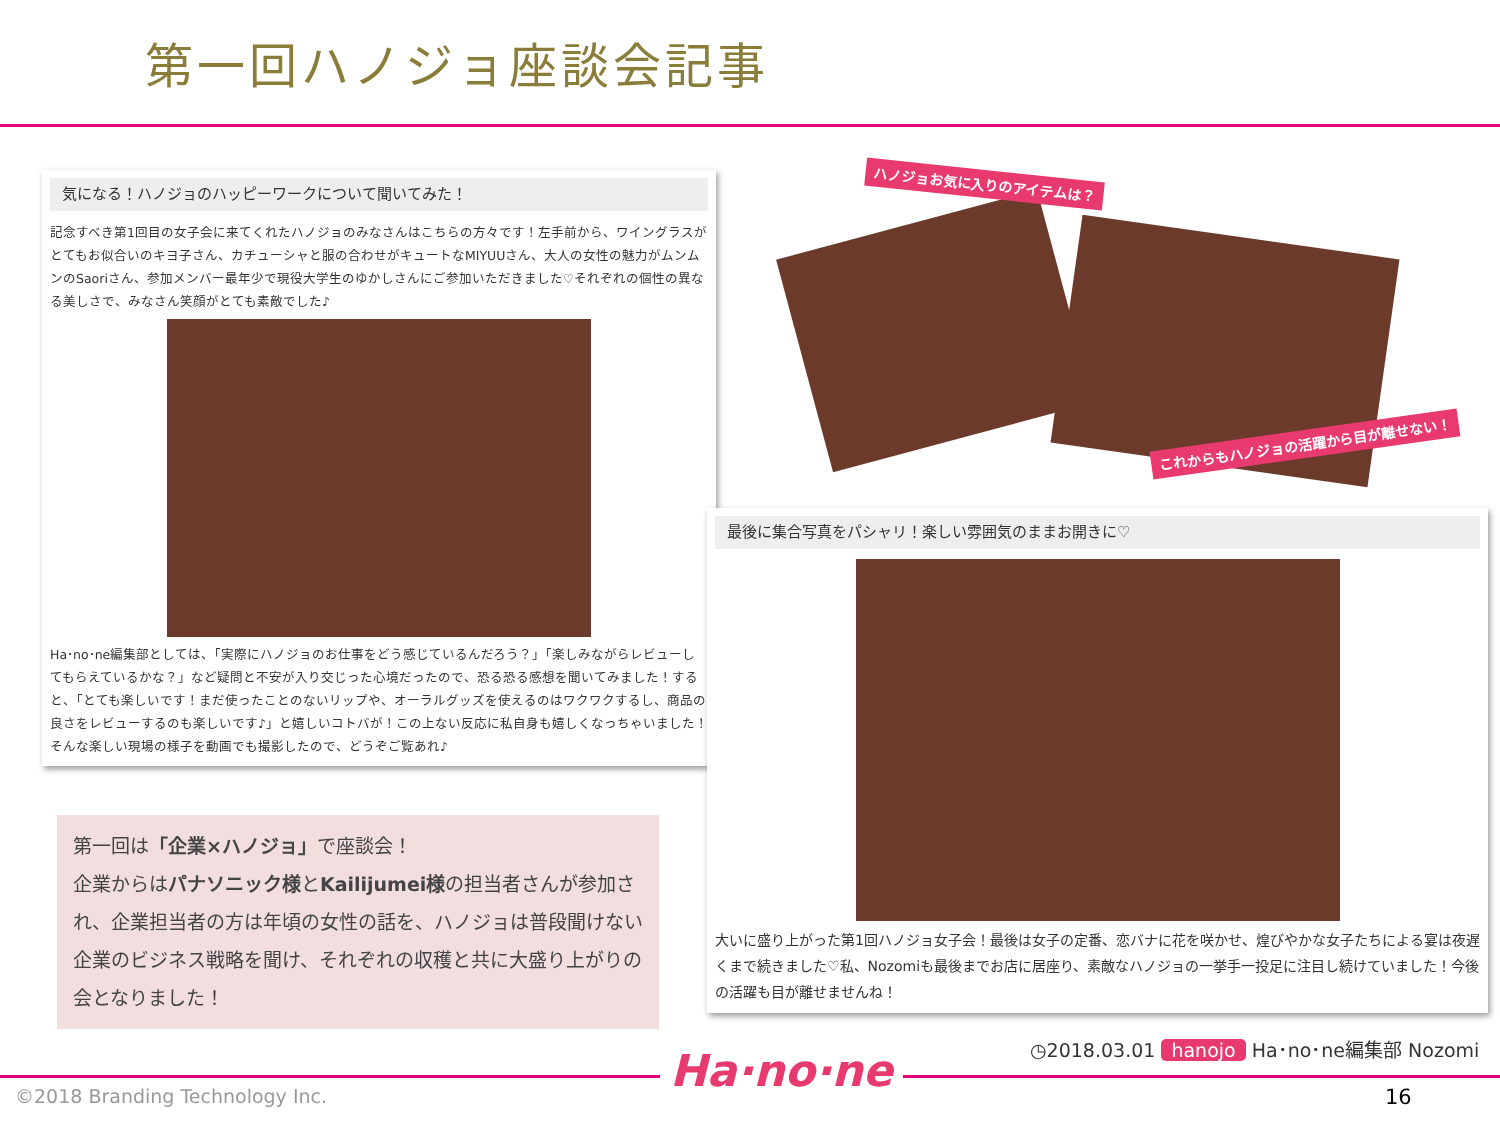第一回ハノジョ座談会記事
気になる！ハノジョのハッピーワークについて聞いてみた！
記念すべき第1回目の女子会に来てくれたハノジョのみなさんはこちらの方々です！左手前から、ワイングラスがとてもお似合いのキヨ子さん、カチューシャと服の合わせがキュートなMIYUUさん、大人の女性の魅力がムンムンのSaoriさん、参加メンバー最年少で現役大学生のゆかしさんにご参加いただきました♡それぞれの個性の異なる美しさで、みなさん笑顔がとても素敵でした♪
Ha･no･ne編集部としては、「実際にハノジョのお仕事をどう感じているんだろう？」「楽しみながらレビューしてもらえているかな？」など疑問と不安が入り交じった心境だったので、恐る恐る感想を聞いてみました！すると、「とても楽しいです！まだ使ったことのないリップや、オーラルグッズを使えるのはワクワクするし、商品の良さをレビューするのも楽しいです♪」と嬉しいコトバが！この上ない反応に私自身も嬉しくなっちゃいました！そんな楽しい現場の様子を動画でも撮影したので、どうぞご覧あれ♪
第一回は「企業×ハノジョ」で座談会！
企業からはパナソニック様とKailijumei様の担当者さんが参加され、企業担当者の方は年頃の女性の話を、ハノジョは普段聞けない企業のビジネス戦略を聞け、それぞれの収穫と共に大盛り上がりの会となりました！
ハノジョお気に入りのアイテムは？
これからもハノジョの活躍から目が離せない！
最後に集合写真をパシャリ！楽しい雰囲気のままお開きに♡
大いに盛り上がった第1回ハノジョ女子会！最後は女子の定番、恋バナに花を咲かせ、煌びやかな女子たちによる宴は夜遅くまで続きました♡私、Nozomiも最後までお店に居座り、素敵なハノジョの一挙手一投足に注目し続けていました！今後の活躍も目が離せませんね！
◷2018.03.01 hanojo Ha･no･ne編集部 Nozomi
Ha·no·ne
©2018 Branding Technology Inc. 16